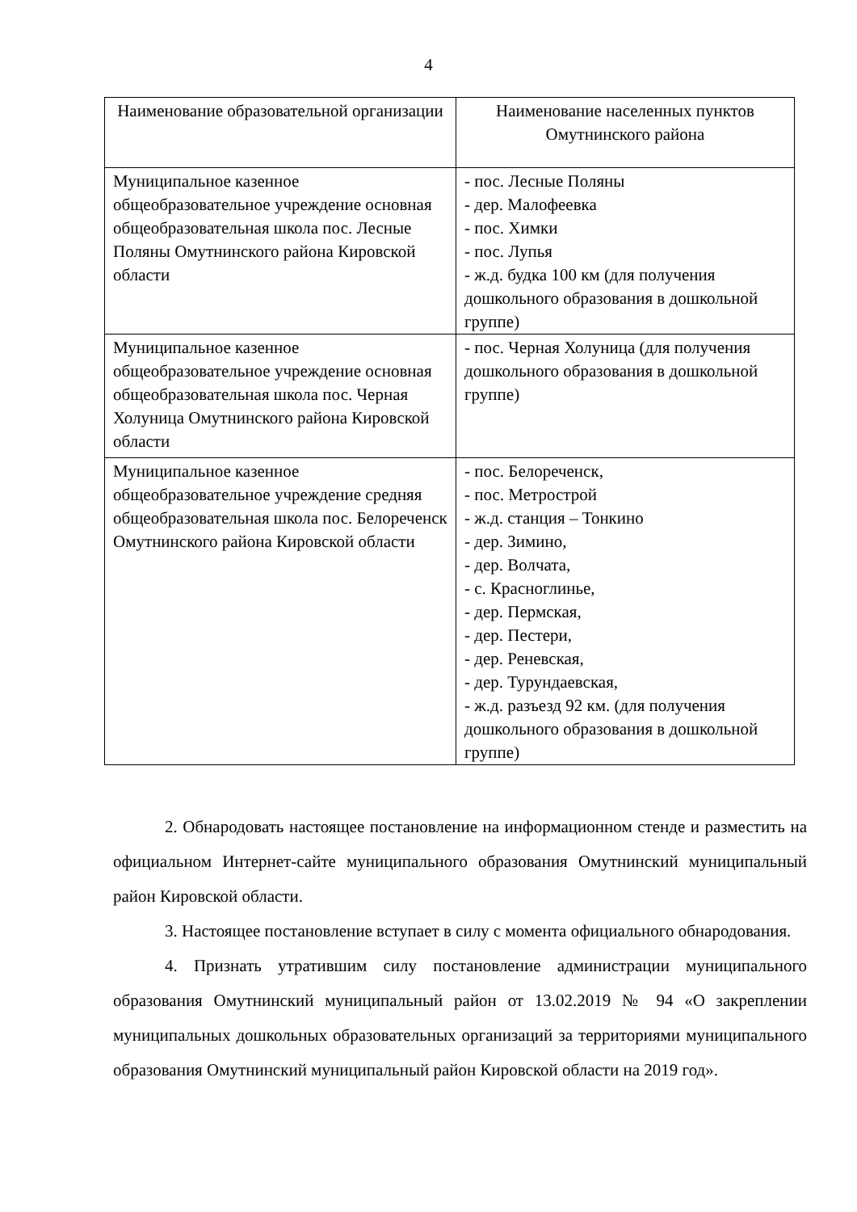4
| Наименование образовательной организации | Наименование населенных пунктов Омутнинского района |
| --- | --- |
| Муниципальное казенное общеобразовательное учреждение основная общеобразовательная школа пос. Лесные Поляны Омутнинского района Кировской области | - пос. Лесные Поляны - дер. Малофеевка - пос. Химки - пос. Лупья - ж.д. будка 100 км (для получения дошкольного образования в дошкольной группе) |
| Муниципальное казенное общеобразовательное учреждение основная общеобразовательная школа пос. Черная Холуница Омутнинского района Кировской области | - пос. Черная Холуница (для получения дошкольного образования в дошкольной группе) |
| Муниципальное казенное общеобразовательное учреждение средняя общеобразовательная школа пос. Белореченск Омутнинского района Кировской области | - пос. Белореченск, - пос. Метрострой - ж.д. станция – Тонкино - дер. Зимино, - дер. Волчата, - с. Красноглинье, - дер. Пермская, - дер. Пестери, - дер. Реневская, - дер. Турундаевская, - ж.д. разъезд 92 км. (для получения дошкольного образования в дошкольной группе) |
2. Обнародовать настоящее постановление на информационном стенде и разместить на официальном Интернет-сайте муниципального образования Омутнинский муниципальный район Кировской области.
3. Настоящее постановление вступает в силу с момента официального обнародования.
4. Признать утратившим силу постановление администрации муниципального образования Омутнинский муниципальный район от 13.02.2019 № 94 «О закреплении муниципальных дошкольных образовательных организаций за территориями муниципального образования Омутнинский муниципальный район Кировской области на 2019 год».